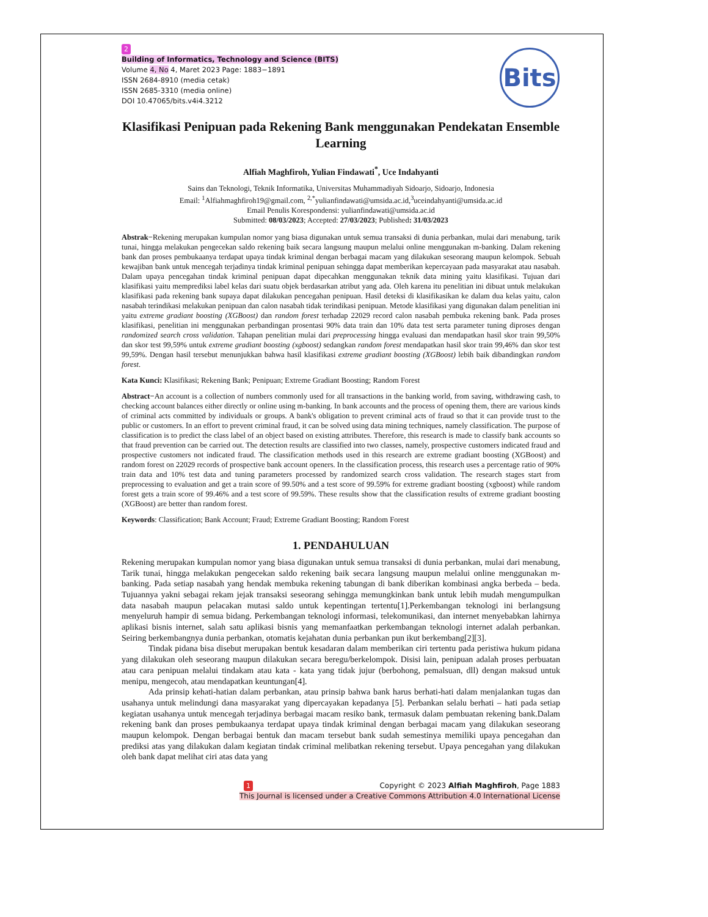Bits
2
Building of Informatics, Technology and Science (BITS)
Volume 4, No 4, Maret 2023 Page: 1883−1891
ISSN 2684-8910 (media cetak)
ISSN 2685-3310 (media online)
DOI 10.47065/bits.v4i4.3212
Klasifikasi Penipuan pada Rekening Bank menggunakan Pendekatan Ensemble Learning
Alfiah Maghfiroh, Yulian Findawati<sup>*</sup>, Uce Indahyanti
Sains dan Teknologi, Teknik Informatika, Universitas Muhammadiyah Sidoarjo, Sidoarjo, Indonesia
Email: <sup>1</sup>Alfiahmaghfiroh19@gmail.com, <sup>2,*</sup>yulianfindawati@umsida.ac.id,<sup>3</sup>uceindahyanti@umsida.ac.id
Email Penulis Korespondensi: yulianfindawati@umsida.ac.id
Submitted: 08/03/2023; Accepted: 27/03/2023; Published: 31/03/2023
Abstrak−Rekening merupakan kumpulan nomor yang biasa digunakan untuk semua transaksi di dunia perbankan, mulai dari menabung, tarik tunai, hingga melakukan pengecekan saldo rekening baik secara langsung maupun melalui online menggunakan m-banking. Dalam rekening bank dan proses pembukaanya terdapat upaya tindak kriminal dengan berbagai macam yang dilakukan seseorang maupun kelompok. Sebuah kewajiban bank untuk mencegah terjadinya tindak kriminal penipuan sehingga dapat memberikan kepercayaan pada masyarakat atau nasabah. Dalam upaya pencegahan tindak kriminal penipuan dapat dipecahkan menggunakan teknik data mining yaitu klasifikasi. Tujuan dari klasifikasi yaitu memprediksi label kelas dari suatu objek berdasarkan atribut yang ada. Oleh karena itu penelitian ini dibuat untuk melakukan klasifikasi pada rekening bank supaya dapat dilakukan pencegahan penipuan. Hasil deteksi di klasifikasikan ke dalam dua kelas yaitu, calon nasabah terindikasi melakukan penipuan dan calon nasabah tidak terindikasi penipuan. Metode klasifikasi yang digunakan dalam penelitian ini yaitu extreme gradiant boosting (XGBoost) dan random forest terhadap 22029 record calon nasabah pembuka rekening bank. Pada proses klasifikasi, penelitian ini menggunakan perbandingan prosentasi 90% data train dan 10% data test serta parameter tuning diproses dengan randomized search cross validation. Tahapan penelitian mulai dari preprocessing hingga evaluasi dan mendapatkan hasil skor train 99,50% dan skor test 99,59% untuk extreme gradiant boosting (xgboost) sedangkan random forest mendapatkan hasil skor train 99,46% dan skor test 99,59%. Dengan hasil tersebut menunjukkan bahwa hasil klasifikasi extreme gradiant boosting (XGBoost) lebih baik dibandingkan random forest.
Kata Kunci: Klasifikasi; Rekening Bank; Penipuan; Extreme Gradiant Boosting; Random Forest
Abstract−An account is a collection of numbers commonly used for all transactions in the banking world, from saving, withdrawing cash, to checking account balances either directly or online using m-banking. In bank accounts and the process of opening them, there are various kinds of criminal acts committed by individuals or groups. A bank's obligation to prevent criminal acts of fraud so that it can provide trust to the public or customers. In an effort to prevent criminal fraud, it can be solved using data mining techniques, namely classification. The purpose of classification is to predict the class label of an object based on existing attributes. Therefore, this research is made to classify bank accounts so that fraud prevention can be carried out. The detection results are classified into two classes, namely, prospective customers indicated fraud and prospective customers not indicated fraud. The classification methods used in this research are extreme gradiant boosting (XGBoost) and random forest on 22029 records of prospective bank account openers. In the classification process, this research uses a percentage ratio of 90% train data and 10% test data and tuning parameters processed by randomized search cross validation. The research stages start from preprocessing to evaluation and get a train score of 99.50% and a test score of 99.59% for extreme gradiant boosting (xgboost) while random forest gets a train score of 99.46% and a test score of 99.59%. These results show that the classification results of extreme gradiant boosting (XGBoost) are better than random forest.
Keywords: Classification; Bank Account; Fraud; Extreme Gradiant Boosting; Random Forest
1. PENDAHULUAN
Rekening merupakan kumpulan nomor yang biasa digunakan untuk semua transaksi di dunia perbankan, mulai dari menabung, Tarik tunai, hingga melakukan pengecekan saldo rekening baik secara langsung maupun melalui online menggunakan m-banking. Pada setiap nasabah yang hendak membuka rekening tabungan di bank diberikan kombinasi angka berbeda – beda. Tujuannya yakni sebagai rekam jejak transaksi seseorang sehingga memungkinkan bank untuk lebih mudah mengumpulkan data nasabah maupun pelacakan mutasi saldo untuk kepentingan tertentu[1].Perkembangan teknologi ini berlangsung menyeluruh hampir di semua bidang. Perkembangan teknologi informasi, telekomunikasi, dan internet menyebabkan lahirnya aplikasi bisnis internet, salah satu aplikasi bisnis yang memanfaatkan perkembangan teknologi internet adalah perbankan. Seiring berkembangnya dunia perbankan, otomatis kejahatan dunia perbankan pun ikut berkembang[2][3].
Tindak pidana bisa disebut merupakan bentuk kesadaran dalam memberikan ciri tertentu pada peristiwa hukum pidana yang dilakukan oleh seseorang maupun dilakukan secara beregu/berkelompok. Disisi lain, penipuan adalah proses perbuatan atau cara penipuan melalui tindakam atau kata - kata yang tidak jujur (berbohong, pemalsuan, dll) dengan maksud untuk menipu, mengecoh, atau mendapatkan keuntungan[4].
Ada prinsip kehati-hatian dalam perbankan, atau prinsip bahwa bank harus berhati-hati dalam menjalankan tugas dan usahanya untuk melindungi dana masyarakat yang dipercayakan kepadanya [5]. Perbankan selalu berhati – hati pada setiap kegiatan usahanya untuk mencegah terjadinya berbagai macam resiko bank, termasuk dalam pembuatan rekening bank.Dalam rekening bank dan proses pembukaanya terdapat upaya tindak kriminal dengan berbagai macam yang dilakukan seseorang maupun kelompok. Dengan berbagai bentuk dan macam tersebut bank sudah semestinya memiliki upaya pencegahan dan prediksi atas yang dilakukan dalam kegiatan tindak criminal melibatkan rekening tersebut. Upaya pencegahan yang dilakukan oleh bank dapat melihat ciri atas data yang
1 Copyright © 2023 Alfiah Maghfiroh, Page 1883
This Journal is licensed under a Creative Commons Attribution 4.0 International License